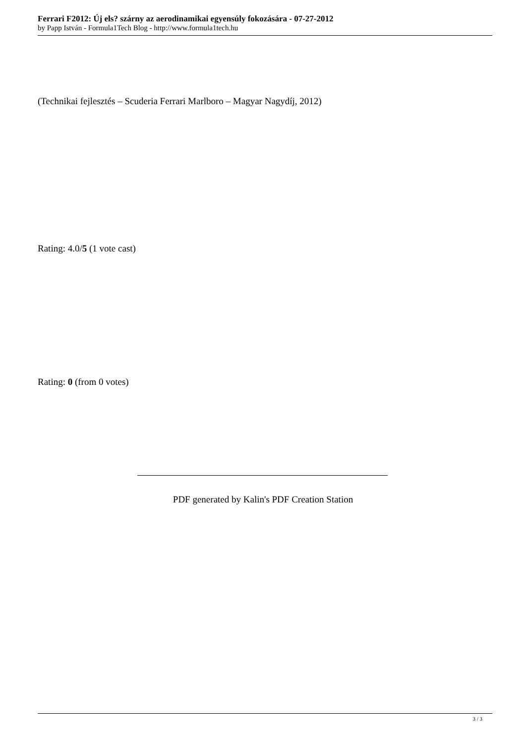Ferrari F2012: Új els? szárny az aerodinamikai egyensúly fokozására - 07-27-2012
by Papp István - Formula1Tech Blog - http://www.formula1tech.hu
(Technikai fejlesztés – Scuderia Ferrari Marlboro – Magyar Nagydíj, 2012)
Rating: 4.0/5 (1 vote cast)
Rating: 0 (from 0 votes)
PDF generated by Kalin's PDF Creation Station
3 / 3